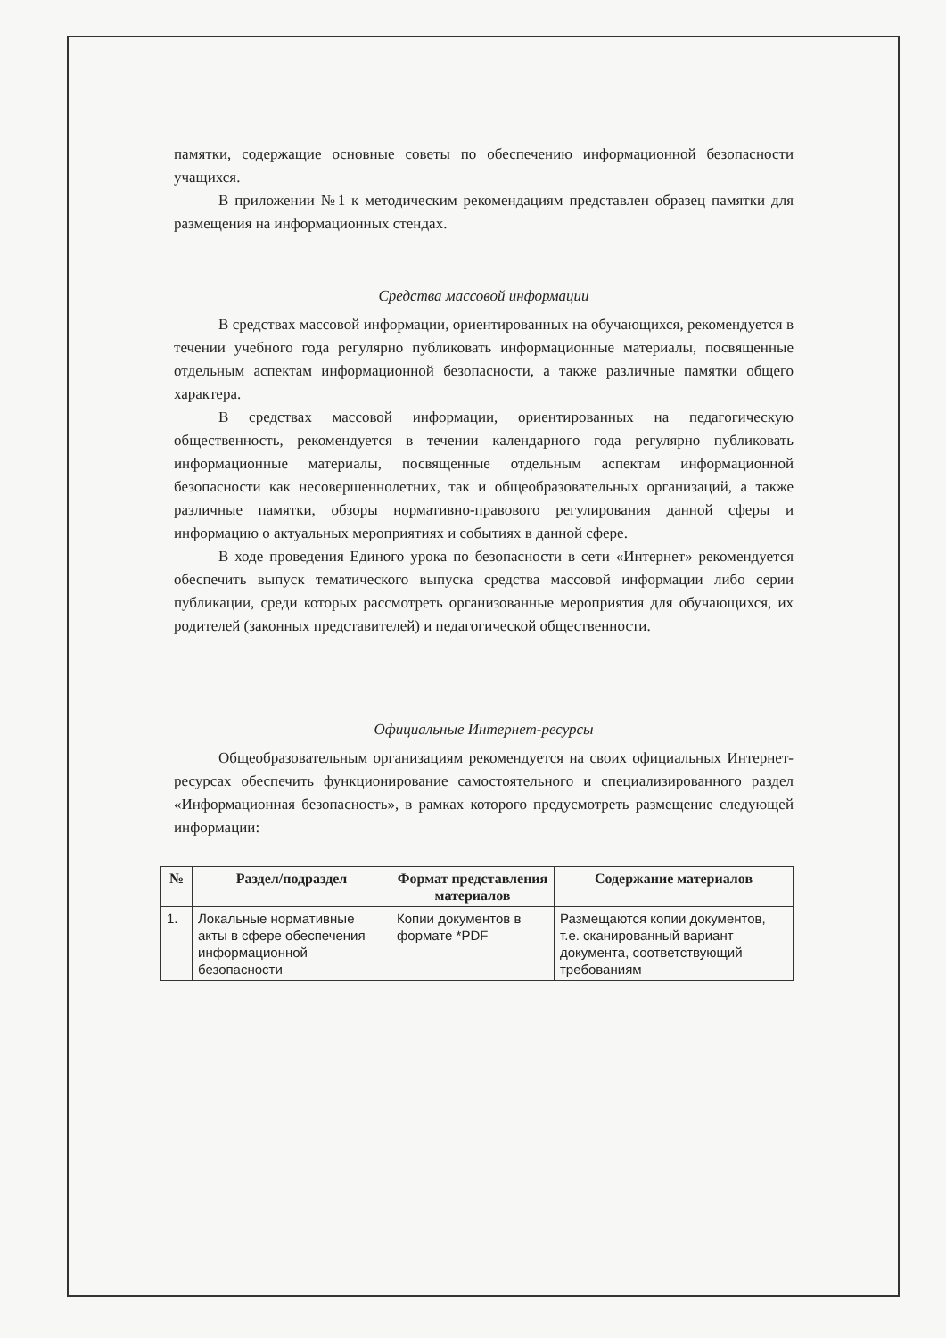памятки, содержащие основные советы по обеспечению информационной безопасности учащихся.
В приложении №1 к методическим рекомендациям представлен образец памятки для размещения на информационных стендах.
Средства массовой информации
В средствах массовой информации, ориентированных на обучающихся, рекомендуется в течении учебного года регулярно публиковать информационные материалы, посвященные отдельным аспектам информационной безопасности, а также различные памятки общего характера.
В средствах массовой информации, ориентированных на педагогическую общественность, рекомендуется в течении календарного года регулярно публиковать информационные материалы, посвященные отдельным аспектам информационной безопасности как несовершеннолетних, так и общеобразовательных организаций, а также различные памятки, обзоры нормативно-правового регулирования данной сферы и информацию о актуальных мероприятиях и событиях в данной сфере.
В ходе проведения Единого урока по безопасности в сети «Интернет» рекомендуется обеспечить выпуск тематического выпуска средства массовой информации либо серии публикации, среди которых рассмотреть организованные мероприятия для обучающихся, их родителей (законных представителей) и педагогической общественности.
Официальные Интернет-ресурсы
Общеобразовательным организациям рекомендуется на своих официальных Интернет-ресурсах обеспечить функционирование самостоятельного и специализированного раздел «Информационная безопасность», в рамках которого предусмотреть размещение следующей информации:
| № | Раздел/подраздел | Формат представления материалов | Содержание материалов |
| --- | --- | --- | --- |
| 1. | Локальные нормативные акты в сфере обеспечения информационной безопасности | Копии документов в формате *PDF | Размещаются копии документов, т.е. сканированный вариант документа, соответствующий требованиям |